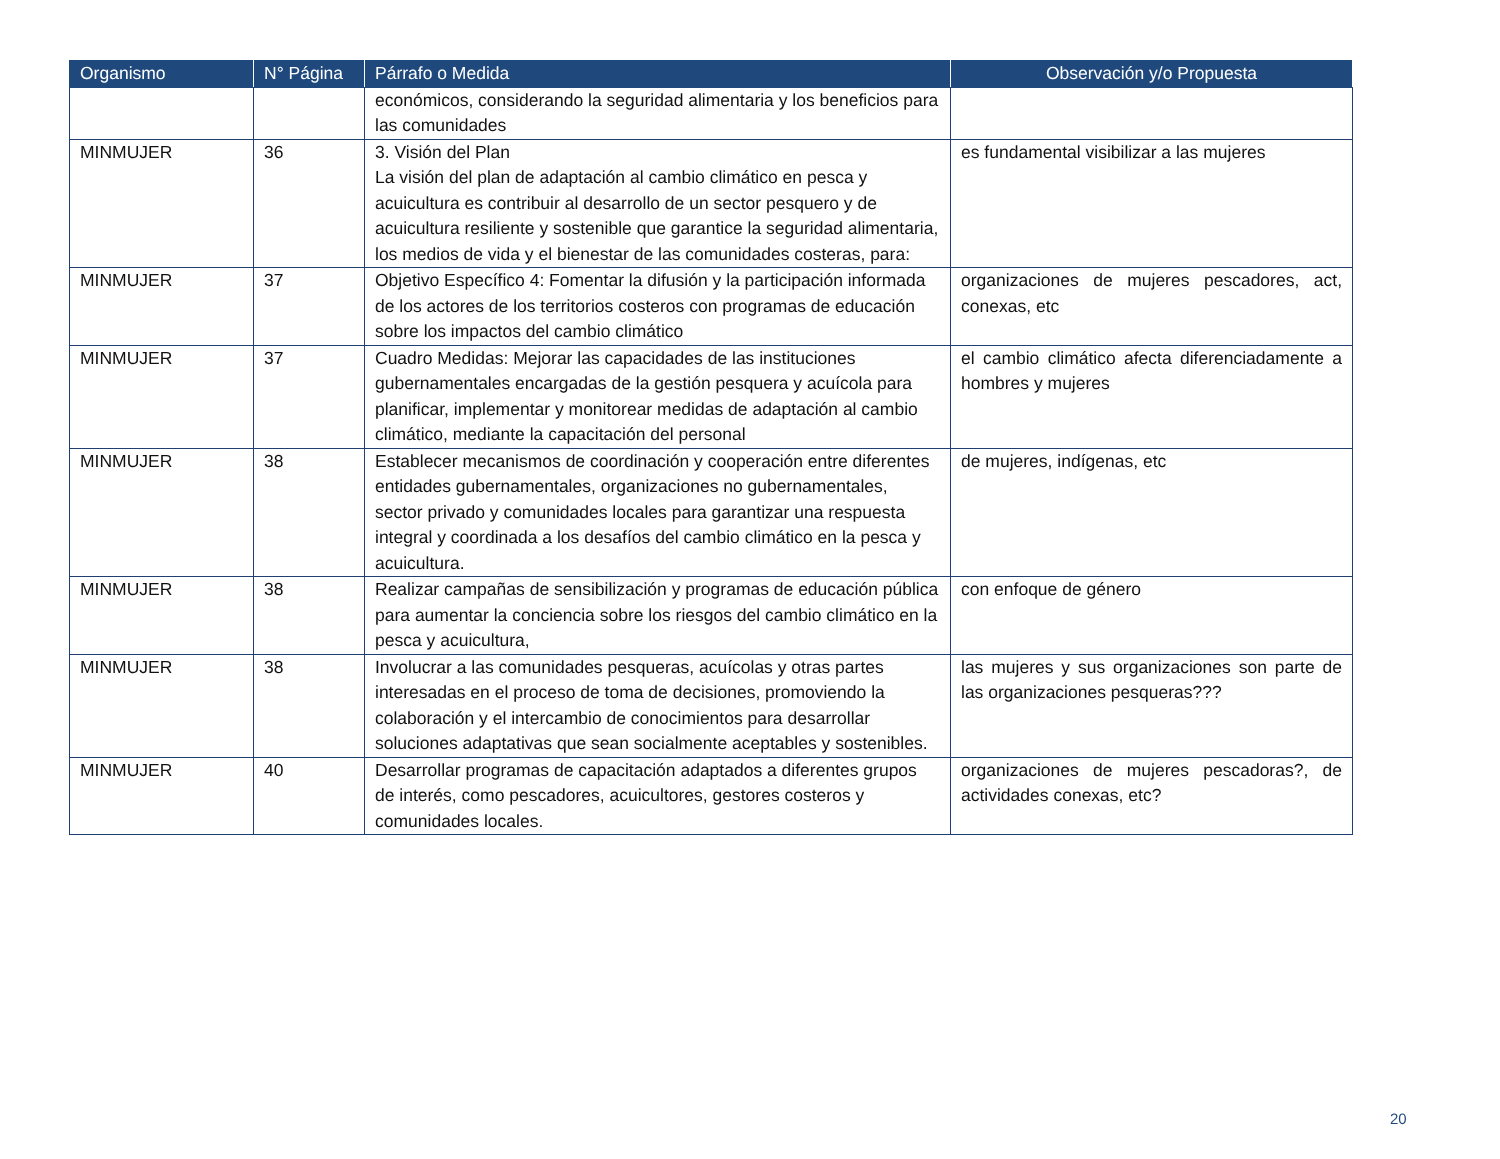| Organismo | N° Página | Párrafo o Medida | Observación y/o Propuesta |
| --- | --- | --- | --- |
| | | económicos, considerando la seguridad alimentaria y los beneficios para las comunidades | |
| MINMUJER | 36 | 3. Visión del Plan La visión del plan de adaptación al cambio climático en pesca y acuicultura es contribuir al desarrollo de un sector pesquero y de acuicultura resiliente y sostenible que garantice la seguridad alimentaria, los medios de vida y el bienestar de las comunidades costeras, para: | es fundamental visibilizar a las mujeres |
| MINMUJER | 37 | Objetivo Específico 4: Fomentar la difusión y la participación informada de los actores de los territorios costeros con programas de educación sobre los impactos del cambio climático | organizaciones de mujeres pescadores, act, conexas, etc |
| MINMUJER | 37 | Cuadro Medidas: Mejorar las capacidades de las instituciones gubernamentales encargadas de la gestión pesquera y acuícola para planificar, implementar y monitorear medidas de adaptación al cambio climático, mediante la capacitación del personal | el cambio climático afecta diferenciadamente a hombres y mujeres |
| MINMUJER | 38 | Establecer mecanismos de coordinación y cooperación entre diferentes entidades gubernamentales, organizaciones no gubernamentales, sector privado y comunidades locales para garantizar una respuesta integral y coordinada a los desafíos del cambio climático en la pesca y acuicultura. | de mujeres, indígenas, etc |
| MINMUJER | 38 | Realizar campañas de sensibilización y programas de educación pública para aumentar la conciencia sobre los riesgos del cambio climático en la pesca y acuicultura, | con enfoque de género |
| MINMUJER | 38 | Involucrar a las comunidades pesqueras, acuícolas y otras partes interesadas en el proceso de toma de decisiones, promoviendo la colaboración y el intercambio de conocimientos para desarrollar soluciones adaptativas que sean socialmente aceptables y sostenibles. | las mujeres y sus organizaciones son parte de las organizaciones pesqueras??? |
| MINMUJER | 40 | Desarrollar programas de capacitación adaptados a diferentes grupos de interés, como pescadores, acuicultores, gestores costeros y comunidades locales. | organizaciones de mujeres pescadoras?, de actividades conexas, etc? |
20